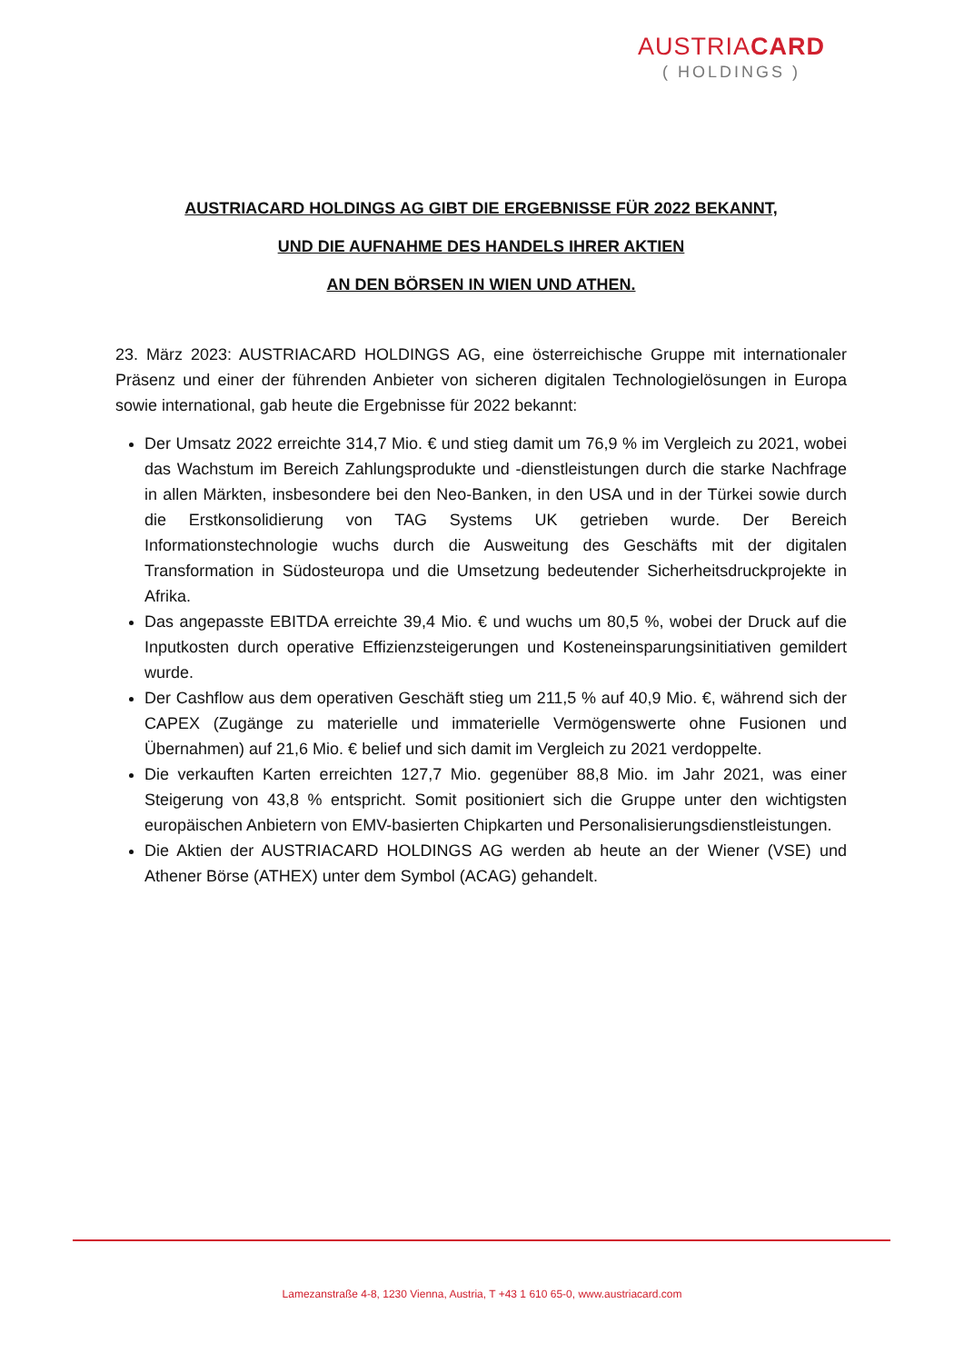AUSTRIACARD
( HOLDINGS )
AUSTRIACARD HOLDINGS AG GIBT DIE ERGEBNISSE FÜR 2022 BEKANNT,
UND DIE AUFNAHME DES HANDELS IHRER AKTIEN
AN DEN BÖRSEN IN WIEN UND ATHEN.
23. März 2023: AUSTRIACARD HOLDINGS AG, eine österreichische Gruppe mit internationaler Präsenz und einer der führenden Anbieter von sicheren digitalen Technologielösungen in Europa sowie international, gab heute die Ergebnisse für 2022 bekannt:
Der Umsatz 2022 erreichte 314,7 Mio. € und stieg damit um 76,9 % im Vergleich zu 2021, wobei das Wachstum im Bereich Zahlungsprodukte und -dienstleistungen durch die starke Nachfrage in allen Märkten, insbesondere bei den Neo-Banken, in den USA und in der Türkei sowie durch die Erstkonsolidierung von TAG Systems UK getrieben wurde. Der Bereich Informationstechnologie wuchs durch die Ausweitung des Geschäfts mit der digitalen Transformation in Südosteuropa und die Umsetzung bedeutender Sicherheitsdruckprojekte in Afrika.
Das angepasste EBITDA erreichte 39,4 Mio. € und wuchs um 80,5 %, wobei der Druck auf die Inputkosten durch operative Effizienzsteigerungen und Kosteneinsparungsinitiativen gemildert wurde.
Der Cashflow aus dem operativen Geschäft stieg um 211,5 % auf 40,9 Mio. €, während sich der CAPEX (Zugänge zu materielle und immaterielle Vermögenswerte ohne Fusionen und Übernahmen) auf 21,6 Mio. € belief und sich damit im Vergleich zu 2021 verdoppelte.
Die verkauften Karten erreichten 127,7 Mio. gegenüber 88,8 Mio. im Jahr 2021, was einer Steigerung von 43,8 % entspricht. Somit positioniert sich die Gruppe unter den wichtigsten europäischen Anbietern von EMV-basierten Chipkarten und Personalisierungsdienstleistungen.
Die Aktien der AUSTRIACARD HOLDINGS AG werden ab heute an der Wiener (VSE) und Athener Börse (ATHEX) unter dem Symbol (ACAG) gehandelt.
Lamezanstraße 4-8, 1230 Vienna, Austria, T +43 1 610 65-0, www.austriacard.com